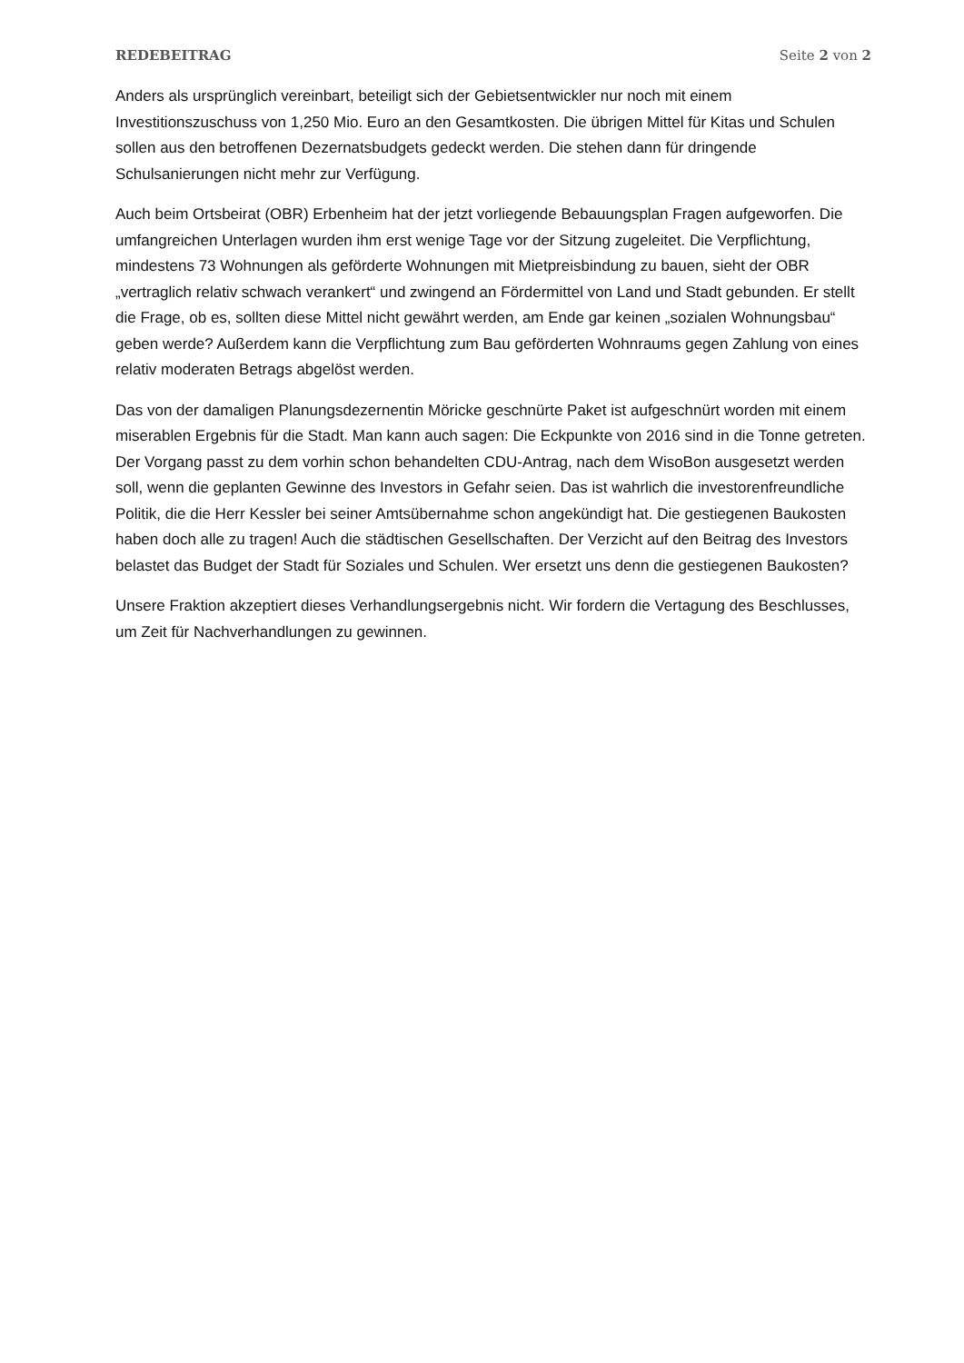REDEBEITRAG Seite 2 von 2
Anders als ursprünglich vereinbart, beteiligt sich der Gebietsentwickler nur noch mit einem Investitionszuschuss von 1,250 Mio. Euro an den Gesamtkosten. Die übrigen Mittel für Kitas und Schulen sollen aus den betroffenen Dezernatsbudgets gedeckt werden. Die stehen dann für dringende Schulsanierungen nicht mehr zur Verfügung.
Auch beim Ortsbeirat (OBR) Erbenheim hat der jetzt vorliegende Bebauungsplan Fragen aufgeworfen. Die umfangreichen Unterlagen wurden ihm erst wenige Tage vor der Sitzung zugeleitet. Die Verpflichtung, mindestens 73 Wohnungen als geförderte Wohnungen mit Mietpreisbindung zu bauen, sieht der OBR „vertraglich relativ schwach verankert“ und zwingend an Fördermittel von Land und Stadt gebunden. Er stellt die Frage, ob es, sollten diese Mittel nicht gewährt werden, am Ende gar keinen „sozialen Wohnungsbau“ geben werde? Außerdem kann die Verpflichtung zum Bau geförderten Wohnraums gegen Zahlung von eines relativ moderaten Betrags abgelöst werden.
Das von der damaligen Planungsdezernentin Möricke geschnürte Paket ist aufgeschnürt worden mit einem miserablen Ergebnis für die Stadt. Man kann auch sagen: Die Eckpunkte von 2016 sind in die Tonne getreten. Der Vorgang passt zu dem vorhin schon behandelten CDU-Antrag, nach dem WisoBon ausgesetzt werden soll, wenn die geplanten Gewinne des Investors in Gefahr seien. Das ist wahrlich die investorenfreundliche Politik, die die Herr Kessler bei seiner Amtsübernahme schon angekündigt hat. Die gestiegenen Baukosten haben doch alle zu tragen! Auch die städtischen Gesellschaften. Der Verzicht auf den Beitrag des Investors belastet das Budget der Stadt für Soziales und Schulen. Wer ersetzt uns denn die gestiegenen Baukosten?
Unsere Fraktion akzeptiert dieses Verhandlungsergebnis nicht. Wir fordern die Vertagung des Beschlusses, um Zeit für Nachverhandlungen zu gewinnen.